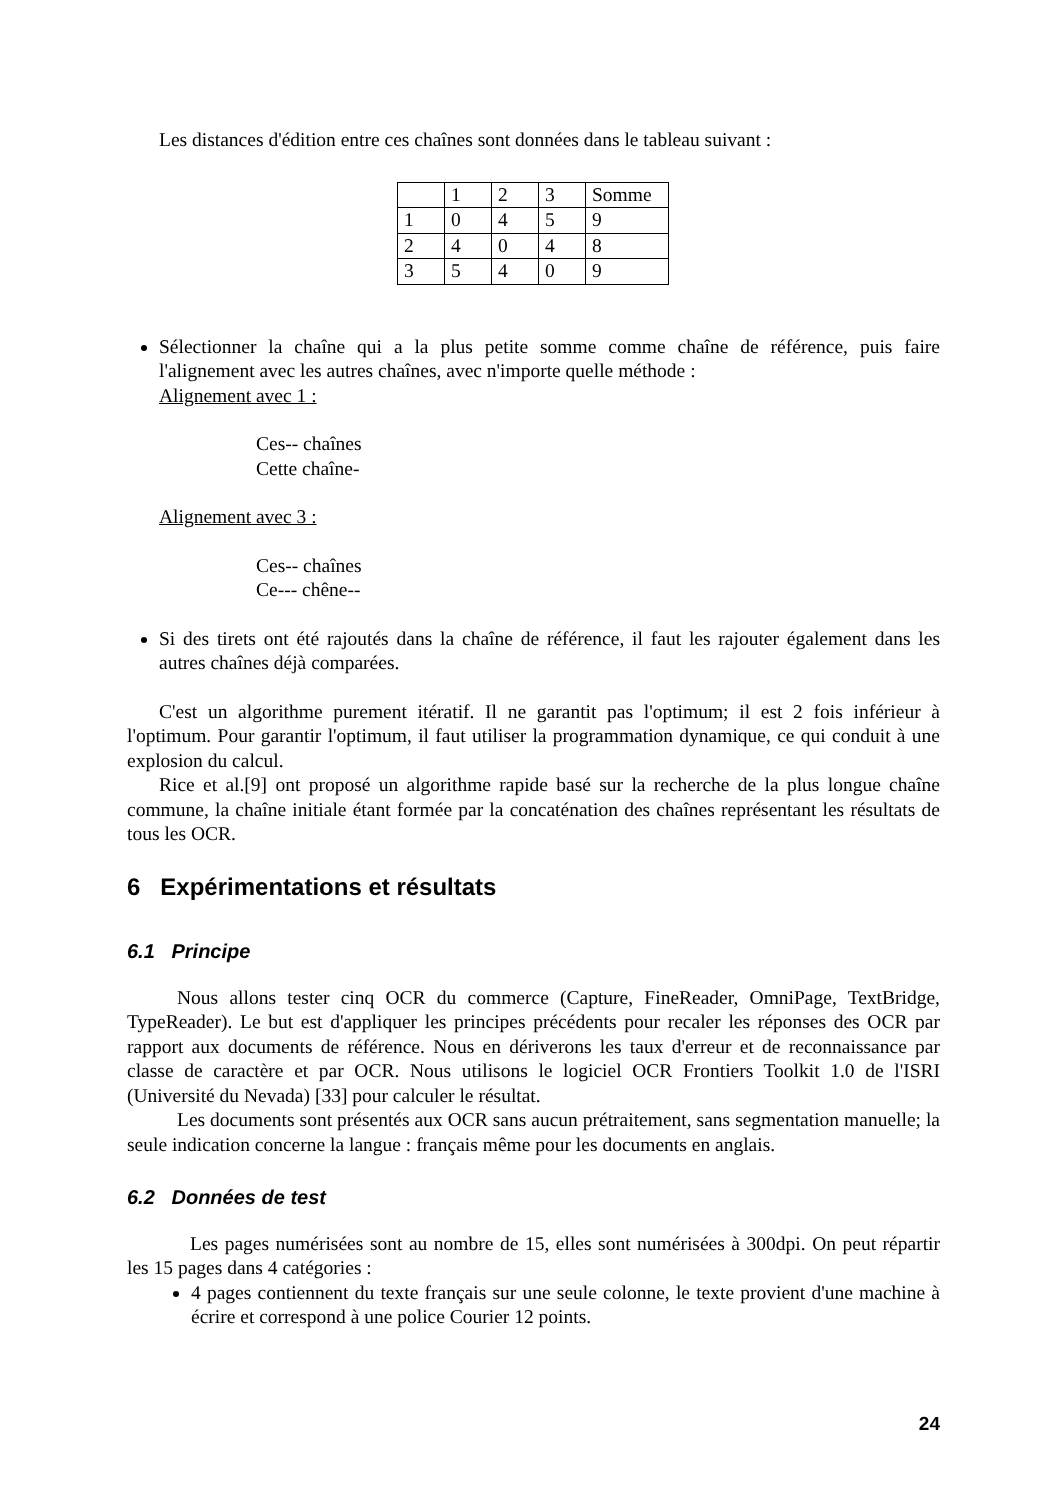Les distances d'édition entre ces chaînes sont données dans le tableau suivant :
| | 1 | 2 | 3 | Somme |
| 1 | 0 | 4 | 5 | 9 |
| 2 | 4 | 0 | 4 | 8 |
| 3 | 5 | 4 | 0 | 9 |
Sélectionner la chaîne qui a la plus petite somme comme chaîne de référence, puis faire l'alignement avec les autres chaînes, avec n'importe quelle méthode :
Alignement avec 1 :
Ces-- chaînes
Cette chaîne-
Alignement avec 3 :
Ces-- chaînes
Ce--- chêne--
Si des tirets ont été rajoutés dans la chaîne de référence, il faut les rajouter également dans les autres chaînes déjà comparées.
C'est un algorithme purement itératif. Il ne garantit pas l'optimum; il est 2 fois inférieur à l'optimum. Pour garantir l'optimum, il faut utiliser la programmation dynamique, ce qui conduit à une explosion du calcul.
Rice et al.[9] ont proposé un algorithme rapide basé sur la recherche de la plus longue chaîne commune, la chaîne initiale étant formée par la concaténation des chaînes représentant les résultats de tous les OCR.
6 Expérimentations et résultats
6.1 Principe
Nous allons tester cinq OCR du commerce (Capture, FineReader, OmniPage, TextBridge, TypeReader). Le but est d'appliquer les principes précédents pour recaler les réponses des OCR par rapport aux documents de référence. Nous en dériverons les taux d'erreur et de reconnaissance par classe de caractère et par OCR. Nous utilisons le logiciel OCR Frontiers Toolkit 1.0 de l'ISRI (Université du Nevada) [33] pour calculer le résultat.
Les documents sont présentés aux OCR sans aucun prétraitement, sans segmentation manuelle; la seule indication concerne la langue : français même pour les documents en anglais.
6.2 Données de test
Les pages numérisées sont au nombre de 15, elles sont numérisées à 300dpi. On peut répartir les 15 pages dans 4 catégories :
4 pages contiennent du texte français sur une seule colonne, le texte provient d'une machine à écrire et correspond à une police Courier 12 points.
24